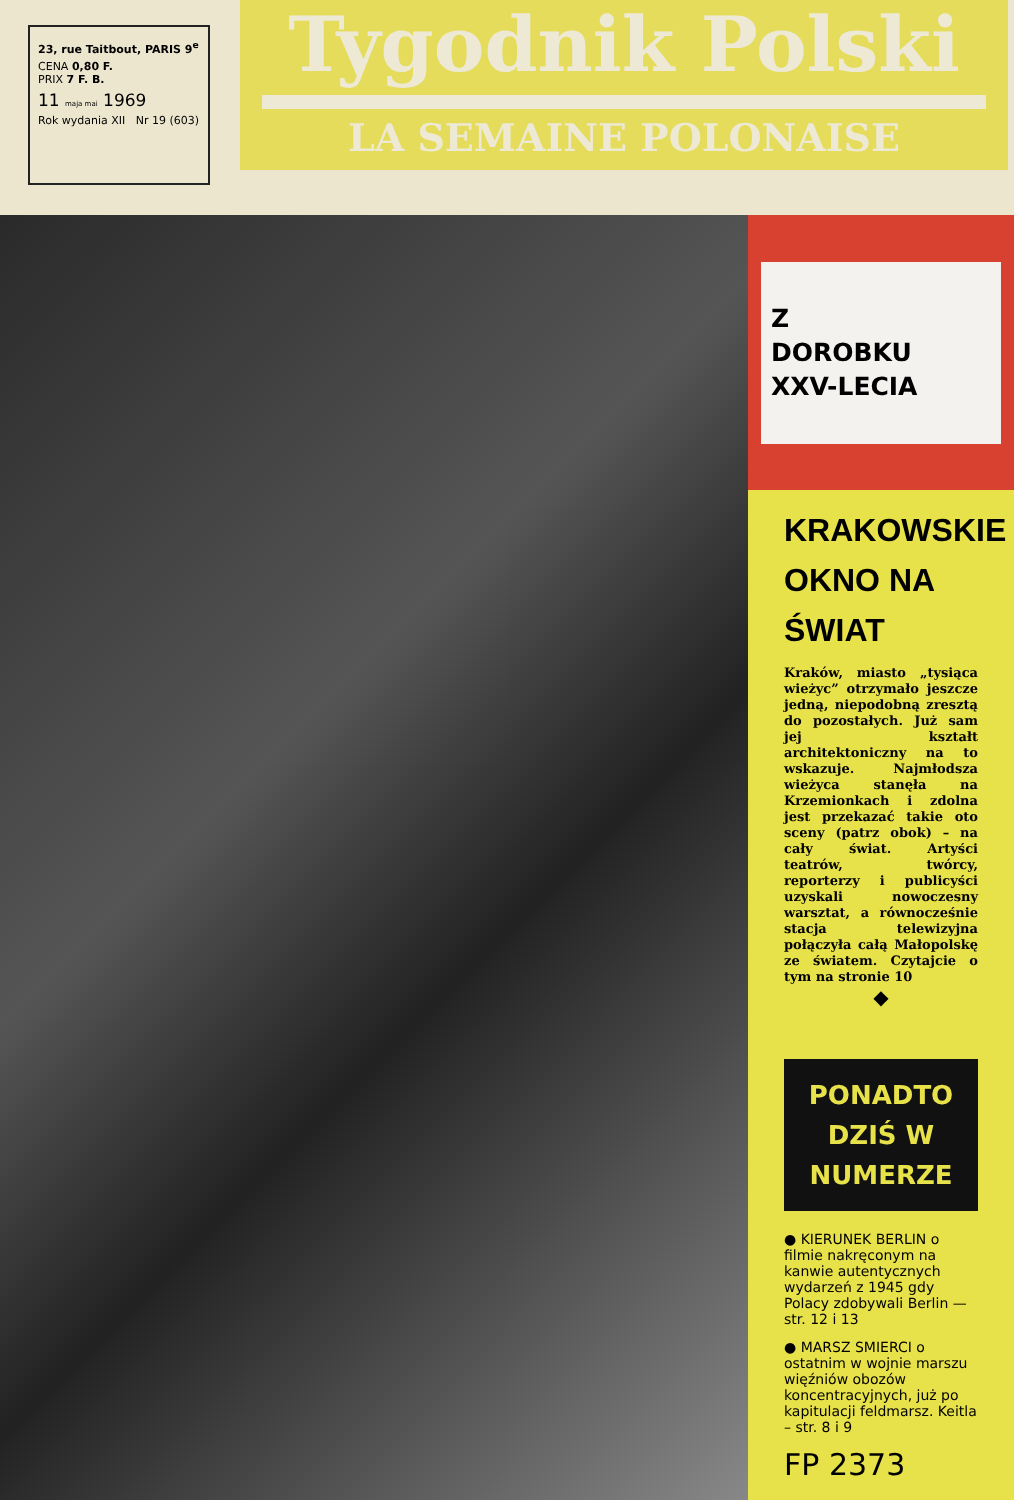23, rue Taitbout, PARIS 9<sup>e</sup>
CENA 0,80 F.
PRIX 7 F. B.
11 maja mai 1969
Rok wydania XII Nr 19 (603)
Tygodnik Polski
LA SEMAINE POLONAISE
Z
DOROBKU
XXV-LECIA
KRAKOWSKIE OKNO NA ŚWIAT
Kraków, miasto „tysiąca wieżyc” otrzymało jeszcze jedną, niepodobną zresztą do pozostałych. Już sam jej kształt architektoniczny na to wskazuje. Najmłodsza wieżyca stanęła na Krzemionkach i zdolna jest przekazać takie oto sceny (patrz obok) – na cały świat. Artyści teatrów, twórcy, reporterzy i publicyści uzyskali nowoczesny warsztat, a równocześnie stacja telewizyjna połączyła całą Małopolskę ze światem. Czytajcie o tym na stronie 10
◆
PONADTO DZIŚ W NUMERZE
● KIERUNEK BERLIN o filmie nakręconym na kanwie autentycznych wydarzeń z 1945 gdy Polacy zdobywali Berlin — str. 12 i 13
● MARSZ SMIERCI o ostatnim w wojnie marszu więźniów obozów koncentracyjnych, już po kapitulacji feldmarsz. Keitla – str. 8 i 9
FP 2373